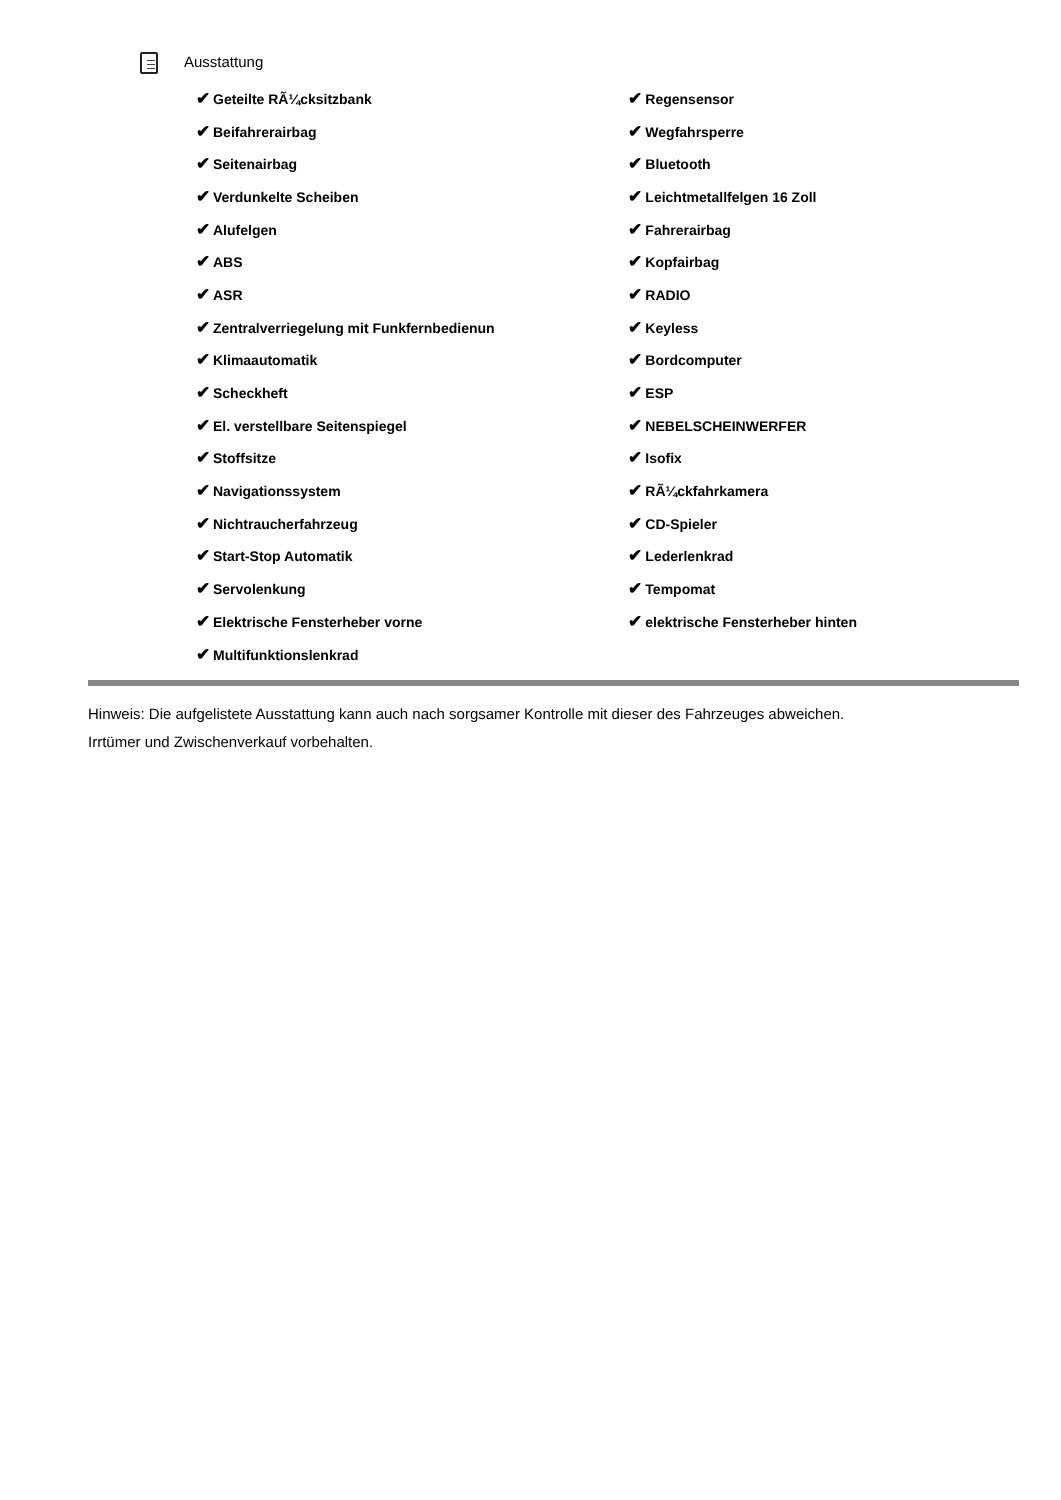Ausstattung
| ✔ Geteilte RÃ¼cksitzbank | ✔ Regensensor |
| ✔ Beifahrerairbag | ✔ Wegfahrsperre |
| ✔ Seitenairbag | ✔ Bluetooth |
| ✔ Verdunkelte Scheiben | ✔ Leichtmetallfelgen 16 Zoll |
| ✔ Alufelgen | ✔ Fahrerairbag |
| ✔ ABS | ✔ Kopfairbag |
| ✔ ASR | ✔ RADIO |
| ✔ Zentralverriegelung mit Funkfernbedienun | ✔ Keyless |
| ✔ Klimaautomatik | ✔ Bordcomputer |
| ✔ Scheckheft | ✔ ESP |
| ✔ El. verstellbare Seitenspiegel | ✔ NEBELSCHEINWERFER |
| ✔ Stoffsitze | ✔ Isofix |
| ✔ Navigationssystem | ✔ RÃ¼ckfahrkamera |
| ✔ Nichtraucherfahrzeug | ✔ CD-Spieler |
| ✔ Start-Stop Automatik | ✔ Lederlenkrad |
| ✔ Servolenkung | ✔ Tempomat |
| ✔ Elektrische Fensterheber vorne | ✔ elektrische Fensterheber hinten |
| ✔ Multifunktionslenkrad | |
Hinweis: Die aufgelistete Ausstattung kann auch nach sorgsamer Kontrolle mit dieser des Fahrzeuges abweichen. Irrtümer und Zwischenverkauf vorbehalten.